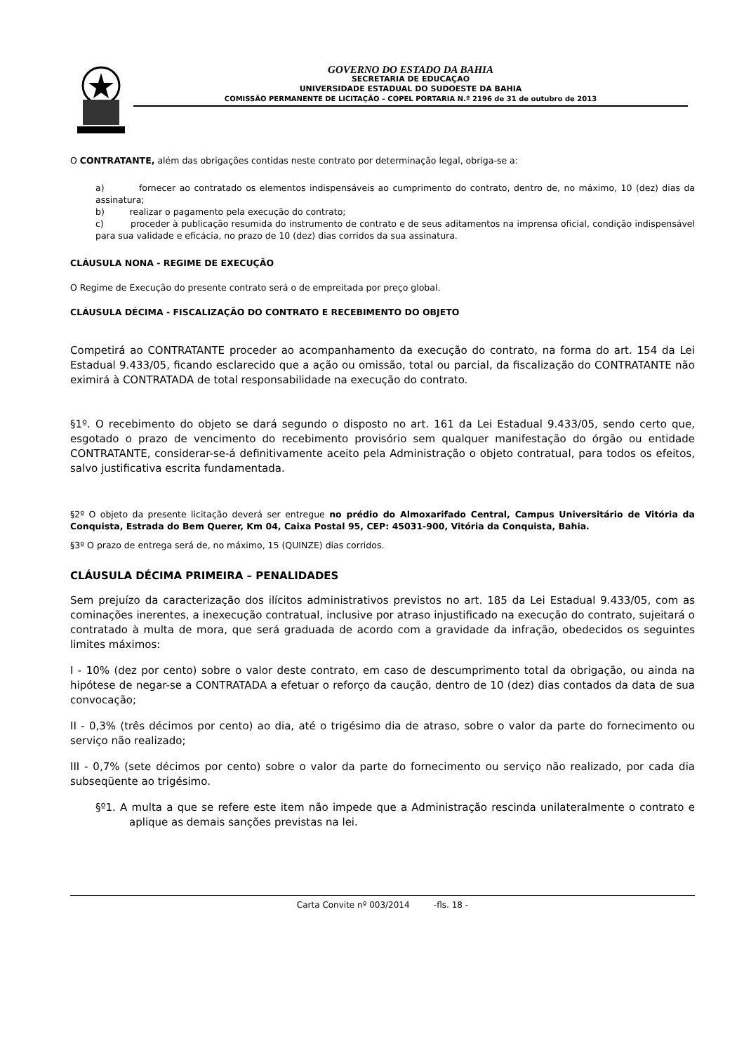GOVERNO DO ESTADO DA BAHIA
SECRETARIA DE EDUCAÇAO
UNIVERSIDADE ESTADUAL DO SUDOESTE DA BAHIA
COMISSÃO PERMANENTE DE LICITAÇÃO – COPEL PORTARIA N.º 2196 de 31 de outubro de 2013
O CONTRATANTE, além das obrigações contidas neste contrato por determinação legal, obriga-se a:
a) fornecer ao contratado os elementos indispensáveis ao cumprimento do contrato, dentro de, no máximo, 10 (dez) dias da assinatura;
b) realizar o pagamento pela execução do contrato;
c) proceder à publicação resumida do instrumento de contrato e de seus aditamentos na imprensa oficial, condição indispensável para sua validade e eficácia, no prazo de 10 (dez) dias corridos da sua assinatura.
CLÁUSULA NONA - REGIME DE EXECUÇÃO
O Regime de Execução do presente contrato será o de empreitada por preço global.
CLÁUSULA DÉCIMA - FISCALIZAÇÃO DO CONTRATO E RECEBIMENTO DO OBJETO
Competirá ao CONTRATANTE proceder ao acompanhamento da execução do contrato, na forma do art. 154 da Lei Estadual 9.433/05, ficando esclarecido que a ação ou omissão, total ou parcial, da fiscalização do CONTRATANTE não eximirá à CONTRATADA de total responsabilidade na execução do contrato.
§1º. O recebimento do objeto se dará segundo o disposto no art. 161 da Lei Estadual 9.433/05, sendo certo que, esgotado o prazo de vencimento do recebimento provisório sem qualquer manifestação do órgão ou entidade CONTRATANTE, considerar-se-á definitivamente aceito pela Administração o objeto contratual, para todos os efeitos, salvo justificativa escrita fundamentada.
§2º O objeto da presente licitação deverá ser entregue no prédio do Almoxarifado Central, Campus Universitário de Vitória da Conquista, Estrada do Bem Querer, Km 04, Caixa Postal 95, CEP: 45031-900, Vitória da Conquista, Bahia.
§3º O prazo de entrega será de, no máximo, 15 (QUINZE) dias corridos.
CLÁUSULA DÉCIMA PRIMEIRA – PENALIDADES
Sem prejuízo da caracterização dos ilícitos administrativos previstos no art. 185 da Lei Estadual 9.433/05, com as cominações inerentes, a inexecução contratual, inclusive por atraso injustificado na execução do contrato, sujeitará o contratado à multa de mora, que será graduada de acordo com a gravidade da infração, obedecidos os seguintes limites máximos:
I - 10% (dez por cento) sobre o valor deste contrato, em caso de descumprimento total da obrigação, ou ainda na hipótese de negar-se a CONTRATADA a efetuar o reforço da caução, dentro de 10 (dez) dias contados da data de sua convocação;
II - 0,3% (três décimos por cento) ao dia, até o trigésimo dia de atraso, sobre o valor da parte do fornecimento ou serviço não realizado;
III - 0,7% (sete décimos por cento) sobre o valor da parte do fornecimento ou serviço não realizado, por cada dia subseqüente ao trigésimo.
§º1. A multa a que se refere este item não impede que a Administração rescinda unilateralmente o contrato e aplique as demais sanções previstas na lei.
Carta Convite nº 003/2014 -fls. 18 -